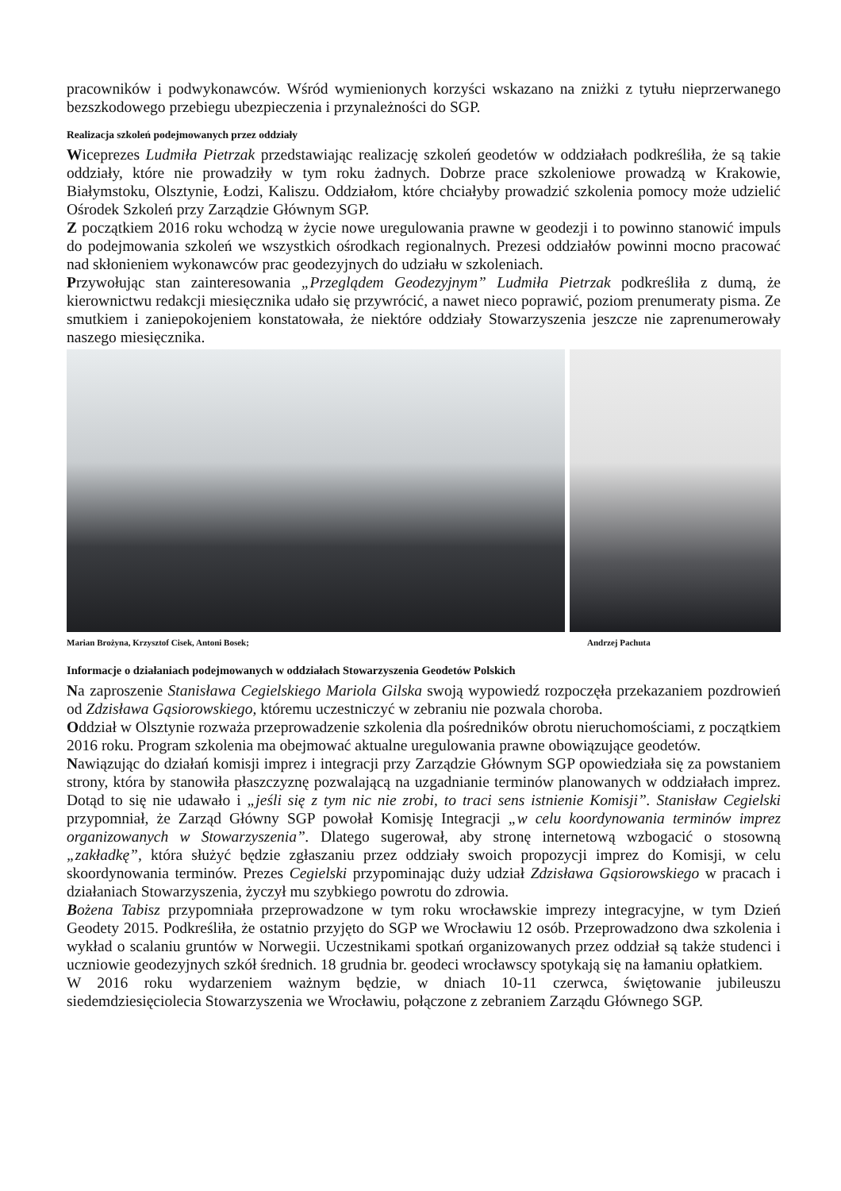pracowników i podwykonawców. Wśród wymienionych korzyści wskazano na zniżki z tytułu nieprzerwanego bezszkodowego przebiegu ubezpieczenia i przynależności do SGP.
Realizacja szkoleń podejmowanych przez oddziały
Wiceprezes Ludmiła Pietrzak przedstawiając realizację szkoleń geodetów w oddziałach podkreśliła, że są takie oddziały, które nie prowadziły w tym roku żadnych. Dobrze prace szkoleniowe prowadzą w Krakowie, Białymstoku, Olsztynie, Łodzi, Kaliszu. Oddziałom, które chciałyby prowadzić szkolenia pomocy może udzielić Ośrodek Szkoleń przy Zarządzie Głównym SGP.
Z początkiem 2016 roku wchodzą w życie nowe uregulowania prawne w geodezji i to powinno stanowić impuls do podejmowania szkoleń we wszystkich ośrodkach regionalnych. Prezesi oddziałów powinni mocno pracować nad skłonieniem wykonawców prac geodezyjnych do udziału w szkoleniach.
Przywołując stan zainteresowania „Przeglądem Geodezyjnym” Ludmiła Pietrzak podkreśliła z dumą, że kierownictwu redakcji miesięcznika udało się przywrócić, a nawet nieco poprawić, poziom prenumeraty pisma. Ze smutkiem i zaniepokojeniem konstatowała, że niektóre oddziały Stowarzyszenia jeszcze nie zaprenumerowały naszego miesięcznika.
Marian Brożyna, Krzysztof Cisek, Antoni Bosek; Andrzej Pachuta
Informacje o działaniach podejmowanych w oddziałach Stowarzyszenia Geodetów Polskich
Na zaproszenie Stanisława Cegielskiego Mariola Gilska swoją wypowiedź rozpoczęła przekazaniem pozdrowień od Zdzisława Gąsiorowskiego, któremu uczestniczyć w zebraniu nie pozwala choroba.
Oddział w Olsztynie rozważa przeprowadzenie szkolenia dla pośredników obrotu nieruchomościami, z początkiem 2016 roku. Program szkolenia ma obejmować aktualne uregulowania prawne obowiązujące geodetów.
Nawiązując do działań komisji imprez i integracji przy Zarządzie Głównym SGP opowiedziała się za powstaniem strony, która by stanowiła płaszczyznę pozwalającą na uzgadnianie terminów planowanych w oddziałach imprez. Dotąd to się nie udawało i „jeśli się z tym nic nie zrobi, to traci sens istnienie Komisji”. Stanisław Cegielski przypomniał, że Zarząd Główny SGP powołał Komisję Integracji „w celu koordynowania terminów imprez organizowanych w Stowarzyszenia”. Dlatego sugerował, aby stronę internetową wzbogacić o stosowną „zakładkę”, która służyć będzie zgłaszaniu przez oddziały swoich propozycji imprez do Komisji, w celu skoordynowania terminów. Prezes Cegielski przypominając duży udział Zdzisława Gąsiorowskiego w pracach i działaniach Stowarzyszenia, życzył mu szybkiego powrotu do zdrowia.
Bożena Tabisz przypomniała przeprowadzone w tym roku wrocławskie imprezy integracyjne, w tym Dzień Geodety 2015. Podkreśliła, że ostatnio przyjęto do SGP we Wrocławiu 12 osób. Przeprowadzono dwa szkolenia i wykład o scalaniu gruntów w Norwegii. Uczestnikami spotkań organizowanych przez oddział są także studenci i uczniowie geodezyjnych szkół średnich. 18 grudnia br. geodeci wrocławscy spotykają się na łamaniu opłatkiem.
W 2016 roku wydarzeniem ważnym będzie, w dniach 10-11 czerwca, świętowanie jubileuszu siedemdziesięciolecia Stowarzyszenia we Wrocławiu, połączone z zebraniem Zarządu Głównego SGP.